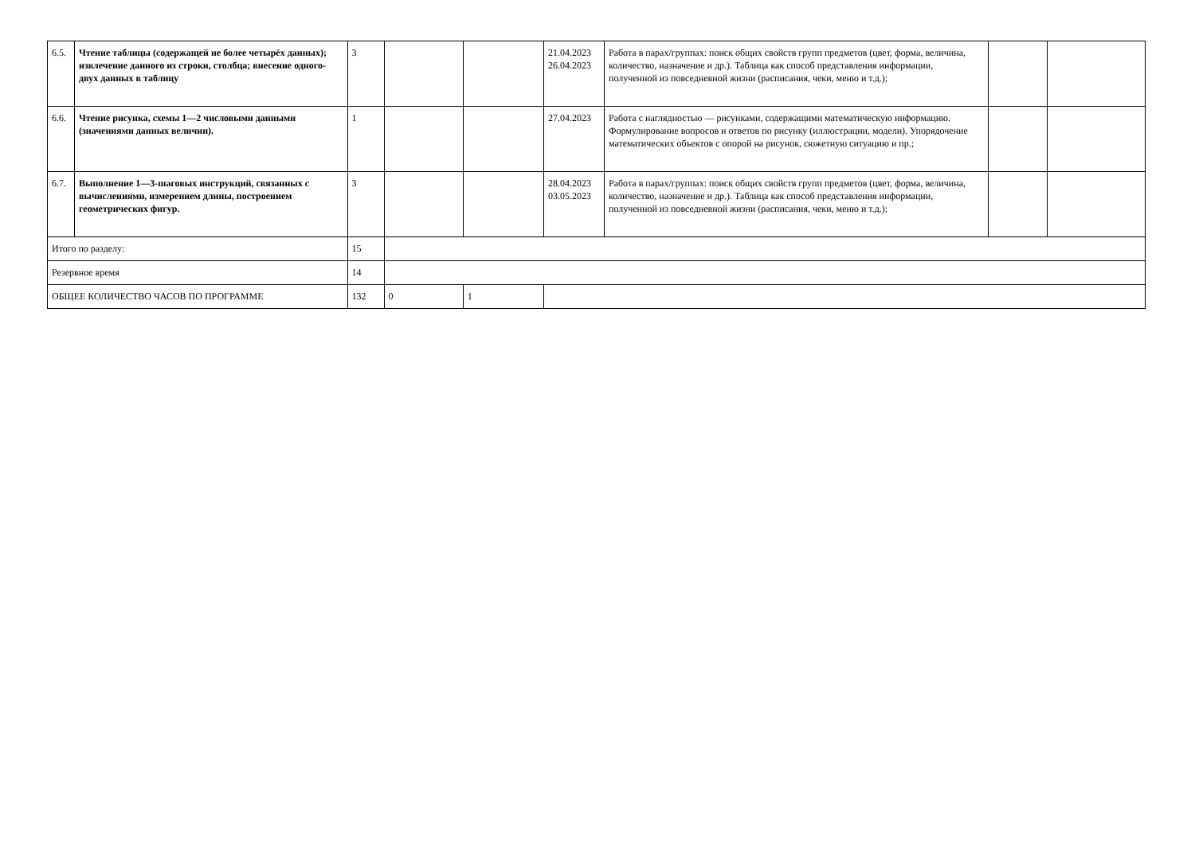| 6.5. | Чтение таблицы (содержащей не более четырёх данных); извлечение данного из строки, столбца; внесение одного-двух данных в таблицу | 3 | | | 21.04.2023 26.04.2023 | Работа в парах/группах: поиск общих свойств групп предметов (цвет, форма, величина, количество, назначение и др.). Таблица как способ представления информации, полученной из повседневной жизни (расписания, чеки, меню и т.д.); | | |
| 6.6. | Чтение рисунка, схемы 1—2 числовыми данными (значениями данных величин). | 1 | | | 27.04.2023 | Работа с наглядностью — рисунками, содержащими математическую информацию. Формулирование вопросов и ответов по рисунку (иллюстрации, модели). Упорядочение математических объектов с опорой на рисунок, сюжетную ситуацию и пр.; | | |
| 6.7. | Выполнение 1—3-шаговых инструкций, связанных с вычислениями, измерением длины, построением геометрических фигур. | 3 | | | 28.04.2023 03.05.2023 | Работа в парах/группах: поиск общих свойств групп предметов (цвет, форма, величина, количество, назначение и др.). Таблица как способ представления информации, полученной из повседневной жизни (расписания, чеки, меню и т.д.); | | |
| Итого по разделу: | | 15 | | | | | | |
| Резервное время | | 14 | | | | | | |
| ОБЩЕЕ КОЛИЧЕСТВО ЧАСОВ ПО ПРОГРАММЕ | | 132 | 0 | 1 | | | | |